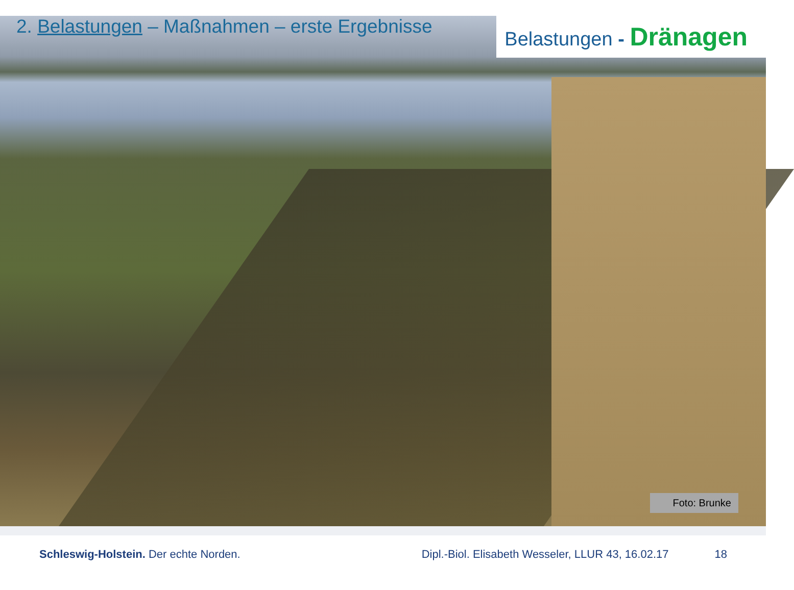2. Belastungen – Maßnahmen – erste Ergebnisse
Belastungen - Dränagen
Foto: Brunke
Schleswig-Holstein. Der echte Norden.
Dipl.-Biol. Elisabeth Wesseler, LLUR 43, 16.02.17
18